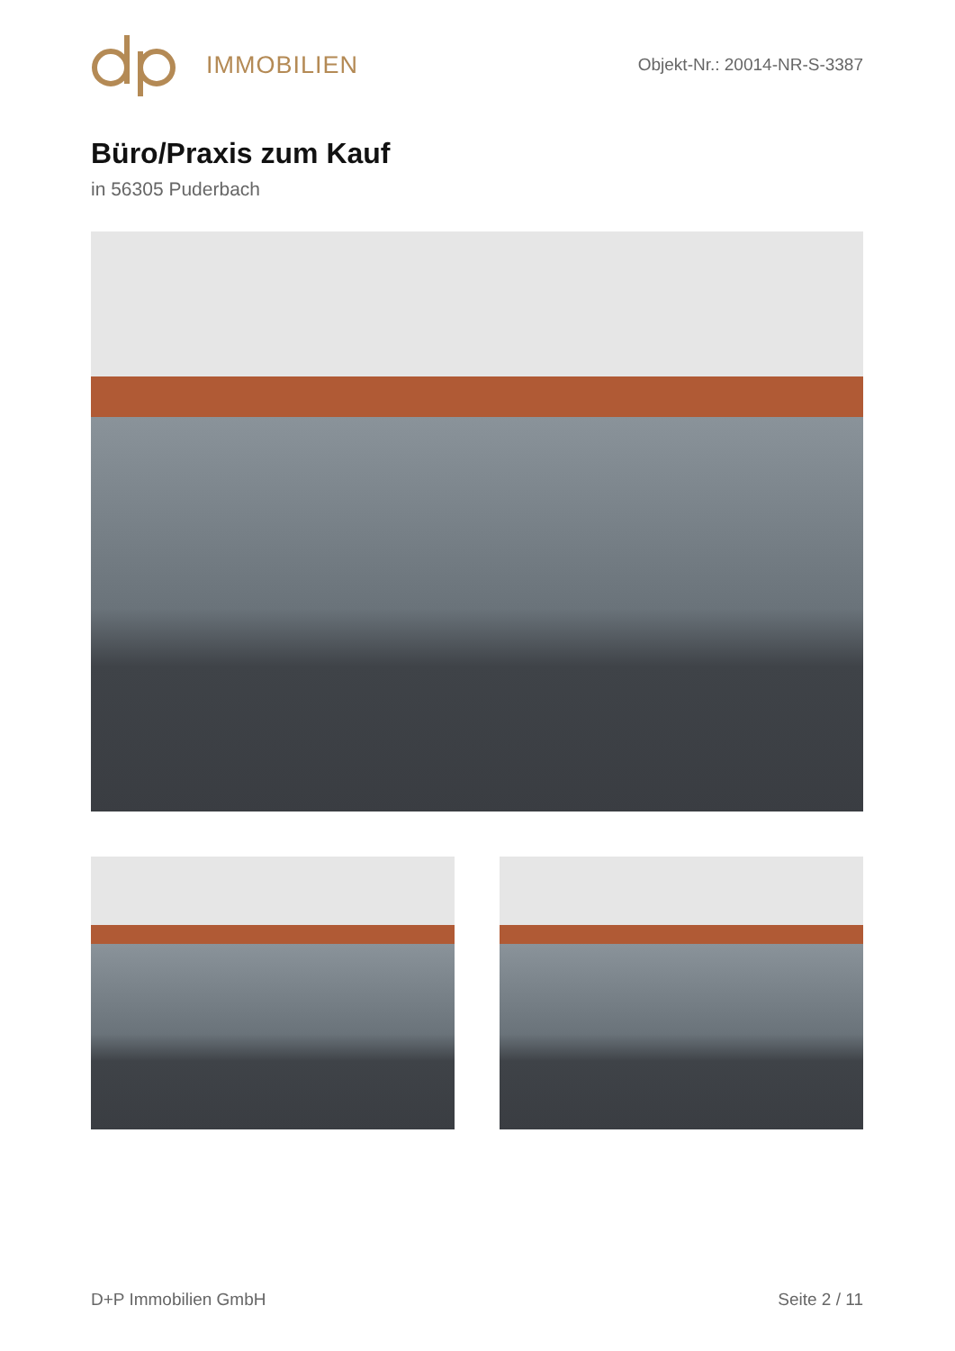IMMOBILIEN
Objekt-Nr.: 20014-NR-S-3387
Büro/Praxis zum Kauf
in 56305 Puderbach
D+P Immobilien GmbH Seite 2 / 11